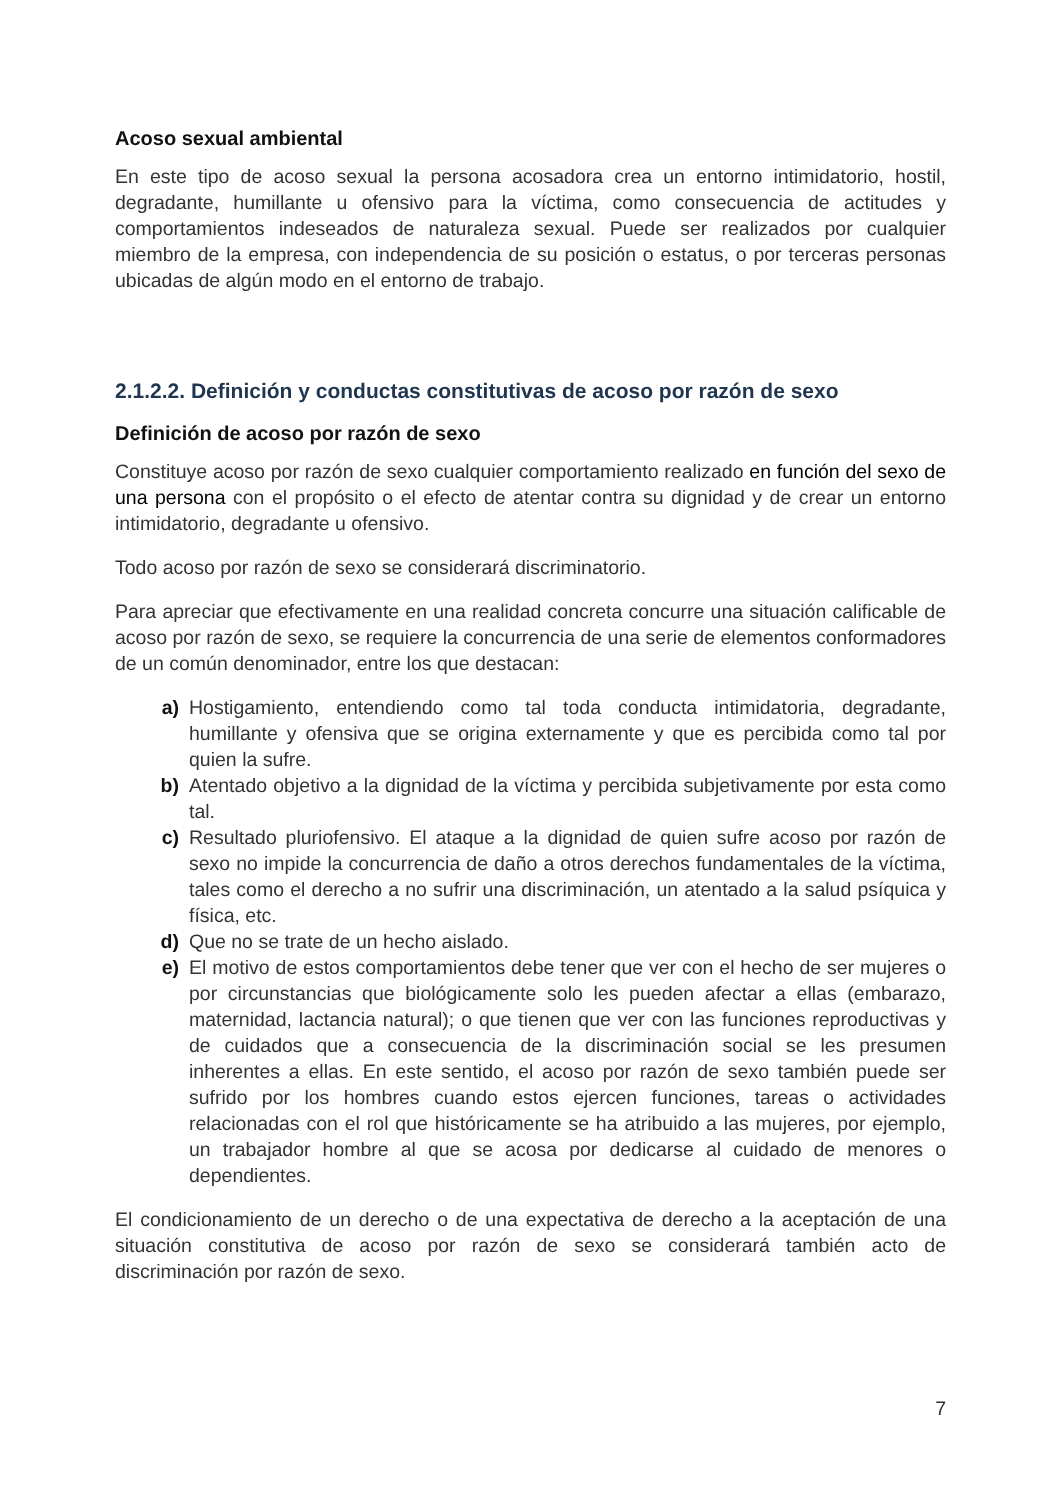Acoso sexual ambiental
En este tipo de acoso sexual la persona acosadora crea un entorno intimidatorio, hostil, degradante, humillante u ofensivo para la víctima, como consecuencia de actitudes y comportamientos indeseados de naturaleza sexual. Puede ser realizados por cualquier miembro de la empresa, con independencia de su posición o estatus, o por terceras personas ubicadas de algún modo en el entorno de trabajo.
2.1.2.2. Definición y conductas constitutivas de acoso por razón de sexo
Definición de acoso por razón de sexo
Constituye acoso por razón de sexo cualquier comportamiento realizado en función del sexo de una persona con el propósito o el efecto de atentar contra su dignidad y de crear un entorno intimidatorio, degradante u ofensivo.
Todo acoso por razón de sexo se considerará discriminatorio.
Para apreciar que efectivamente en una realidad concreta concurre una situación calificable de acoso por razón de sexo, se requiere la concurrencia de una serie de elementos conformadores de un común denominador, entre los que destacan:
a) Hostigamiento, entendiendo como tal toda conducta intimidatoria, degradante, humillante y ofensiva que se origina externamente y que es percibida como tal por quien la sufre.
b) Atentado objetivo a la dignidad de la víctima y percibida subjetivamente por esta como tal.
c) Resultado pluriofensivo. El ataque a la dignidad de quien sufre acoso por razón de sexo no impide la concurrencia de daño a otros derechos fundamentales de la víctima, tales como el derecho a no sufrir una discriminación, un atentado a la salud psíquica y física, etc.
d) Que no se trate de un hecho aislado.
e) El motivo de estos comportamientos debe tener que ver con el hecho de ser mujeres o por circunstancias que biológicamente solo les pueden afectar a ellas (embarazo, maternidad, lactancia natural); o que tienen que ver con las funciones reproductivas y de cuidados que a consecuencia de la discriminación social se les presumen inherentes a ellas. En este sentido, el acoso por razón de sexo también puede ser sufrido por los hombres cuando estos ejercen funciones, tareas o actividades relacionadas con el rol que históricamente se ha atribuido a las mujeres, por ejemplo, un trabajador hombre al que se acosa por dedicarse al cuidado de menores o dependientes.
El condicionamiento de un derecho o de una expectativa de derecho a la aceptación de una situación constitutiva de acoso por razón de sexo se considerará también acto de discriminación por razón de sexo.
7